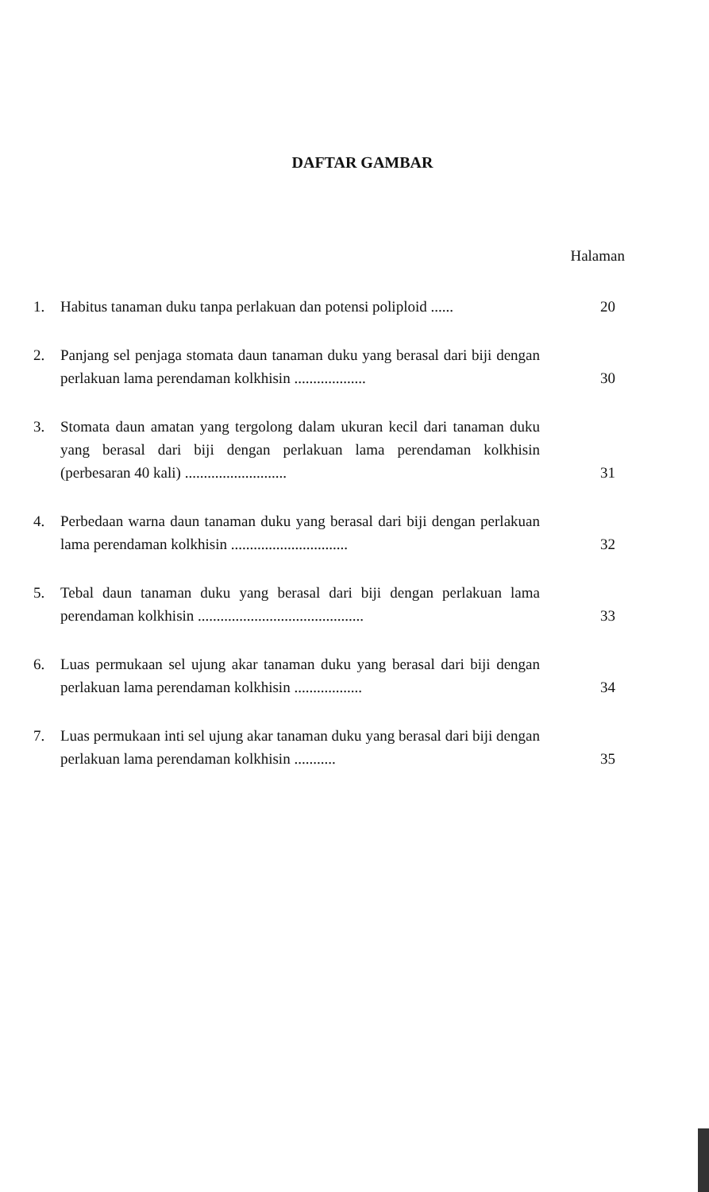DAFTAR GAMBAR
Halaman
1. Habitus tanaman duku tanpa perlakuan dan potensi poliploid ...... 20
2. Panjang sel penjaga stomata daun tanaman duku yang berasal dari biji dengan perlakuan lama perendaman kolkhisin ................... 30
3. Stomata daun amatan yang tergolong dalam ukuran kecil dari tanaman duku yang berasal dari biji dengan perlakuan lama perendaman kolkhisin (perbesaran 40 kali) ........................... 31
4. Perbedaan warna daun tanaman duku yang berasal dari biji dengan perlakuan lama perendaman kolkhisin ............................... 32
5. Tebal daun tanaman duku yang berasal dari biji dengan perlakuan lama perendaman kolkhisin ............................................ 33
6. Luas permukaan sel ujung akar tanaman duku yang berasal dari biji dengan perlakuan lama perendaman kolkhisin .................. 34
7. Luas permukaan inti sel ujung akar tanaman duku yang berasal dari biji dengan perlakuan lama perendaman kolkhisin ........... 35